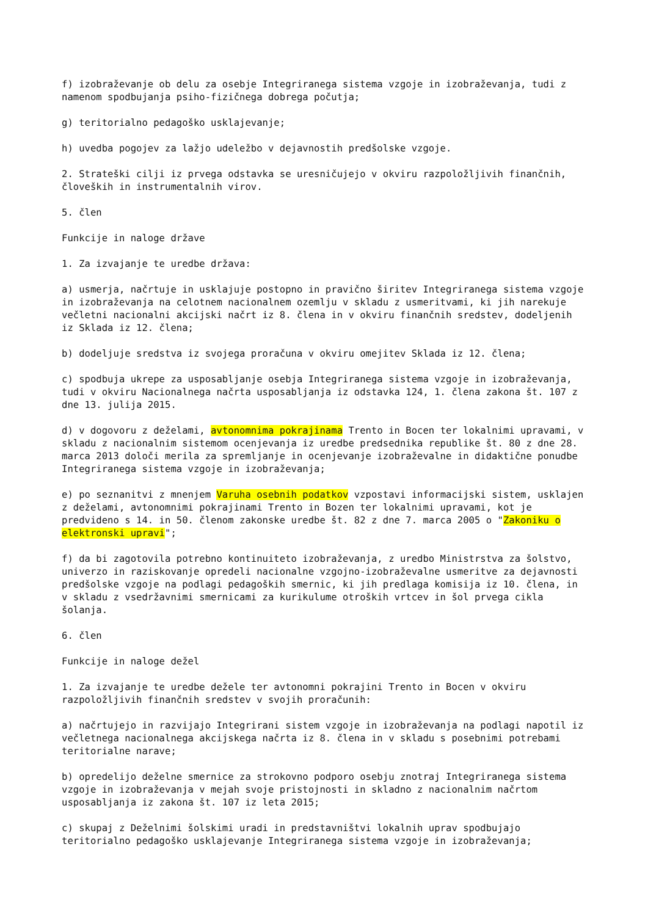f) izobraževanje ob delu za osebje Integriranega sistema vzgoje in izobraževanja, tudi z namenom spodbujanja psiho-fizičnega dobrega počutja;
g) teritorialno pedagoško usklajevanje;
h) uvedba pogojev za lažjo udeležbo v dejavnostih predšolske vzgoje.
2. Strateški cilji iz prvega odstavka se uresničujejo v okviru razpoložljivih finančnih, človeških in instrumentalnih virov.
5. člen
Funkcije in naloge države
1. Za izvajanje te uredbe država:
a) usmerja, načrtuje in usklajuje postopno in pravično širitev Integriranega sistema vzgoje in izobraževanja na celotnem nacionalnem ozemlju v skladu z usmeritvami, ki jih narekuje večletni nacionalni akcijski načrt iz 8. člena in v okviru finančnih sredstev, dodeljenih iz Sklada iz 12. člena;
b) dodeljuje sredstva iz svojega proračuna v okviru omejitev Sklada iz 12. člena;
c) spodbuja ukrepe za usposabljanje osebja Integriranega sistema vzgoje in izobraževanja, tudi v okviru Nacionalnega načrta usposabljanja iz odstavka 124, 1. člena zakona št. 107 z dne 13. julija 2015.
d) v dogovoru z deželami, avtonomnima pokrajinama Trento in Bocen ter lokalnimi upravami, v skladu z nacionalnim sistemom ocenjevanja iz uredbe predsednika republike št. 80 z dne 28. marca 2013 določi merila za spremljanje in ocenjevanje izobraževalne in didaktične ponudbe Integriranega sistema vzgoje in izobraževanja;
e) po seznanitvi z mnenjem Varuha osebnih podatkov vzpostavi informacijski sistem, usklajen z deželami, avtonomnimi pokrajinami Trento in Bozen ter lokalnimi upravami, kot je predvideno s 14. in 50. členom zakonske uredbe št. 82 z dne 7. marca 2005 o "Zakoniku o elektronski upravi";
f) da bi zagotovila potrebno kontinuiteto izobraževanja, z uredbo Ministrstva za šolstvo, univerzo in raziskovanje opredeli nacionalne vzgojno-izobraževalne usmeritve za dejavnosti predšolske vzgoje na podlagi pedagoških smernic, ki jih predlaga komisija iz 10. člena, in v skladu z vsedržavnimi smernicami za kurikulume otroških vrtcev in šol prvega cikla šolanja.
6. člen
Funkcije in naloge dežel
1. Za izvajanje te uredbe dežele ter avtonomni pokrajini Trento in Bocen v okviru razpoložljivih finančnih sredstev v svojih proračunih:
a) načrtujejo in razvijajo Integrirani sistem vzgoje in izobraževanja na podlagi napotil iz večletnega nacionalnega akcijskega načrta iz 8. člena in v skladu s posebnimi potrebami teritorialne narave;
b) opredelijo deželne smernice za strokovno podporo osebju znotraj Integriranega sistema vzgoje in izobraževanja v mejah svoje pristojnosti in skladno z nacionalnim načrtom usposabljanja iz zakona št. 107 iz leta 2015;
c) skupaj z Deželnimi šolskimi uradi in predstavništvi lokalnih uprav spodbujajo teritorialno pedagoško usklajevanje Integriranega sistema vzgoje in izobraževanja;